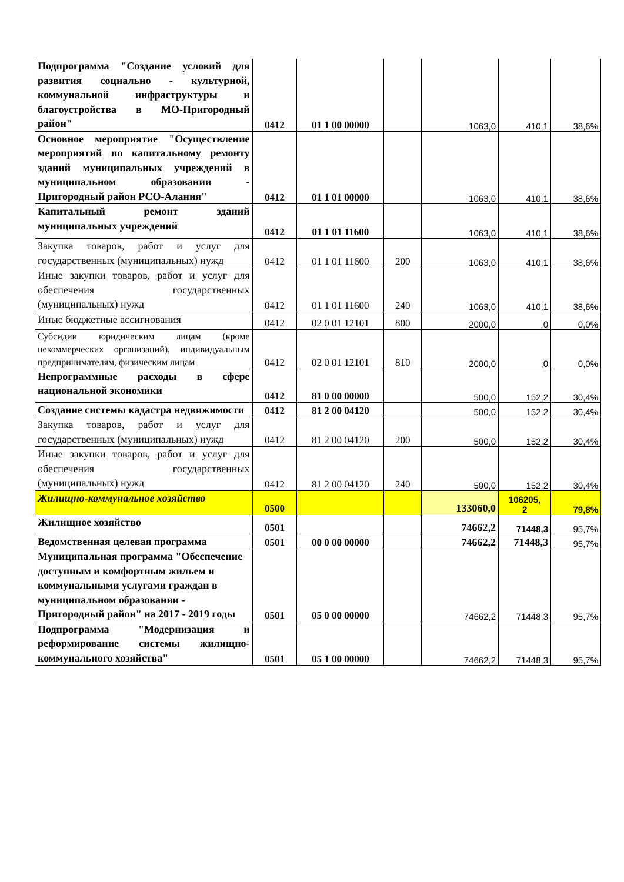| Подпрограмма "Создание условий для развития социально - культурной, коммунальной инфраструктуры и благоустройства в МО-Пригородный район" | 0412 | 01 1 00 00000 | | 1063,0 | 410,1 | 38,6% |
| Основное мероприятие "Осуществление мероприятий по капитальному ремонту зданий муниципальных учреждений в муниципальном образовании - Пригородный район РСО-Алания" | 0412 | 01 1 01 00000 | | 1063,0 | 410,1 | 38,6% |
| Капитальный ремонт зданий муниципальных учреждений | 0412 | 01 1 01 11600 | | 1063,0 | 410,1 | 38,6% |
| Закупка товаров, работ и услуг для государственных (муниципальных) нужд | 0412 | 01 1 01 11600 | 200 | 1063,0 | 410,1 | 38,6% |
| Иные закупки товаров, работ и услуг для обеспечения государственных (муниципальных) нужд | 0412 | 01 1 01 11600 | 240 | 1063,0 | 410,1 | 38,6% |
| Иные бюджетные ассигнования | 0412 | 02 0 01 12101 | 800 | 2000,0 | ,0 | 0,0% |
| Субсидии юридическим лицам (кроме некоммерческих организаций), индивидуальным предпринимателям, физическим лицам | 0412 | 02 0 01 12101 | 810 | 2000,0 | ,0 | 0,0% |
| Непрограммные расходы в сфере национальной экономики | 0412 | 81 0 00 00000 | | 500,0 | 152,2 | 30,4% |
| Создание системы кадастра недвижимости | 0412 | 81 2 00 04120 | | 500,0 | 152,2 | 30,4% |
| Закупка товаров, работ и услуг для государственных (муниципальных) нужд | 0412 | 81 2 00 04120 | 200 | 500,0 | 152,2 | 30,4% |
| Иные закупки товаров, работ и услуг для обеспечения государственных (муниципальных) нужд | 0412 | 81 2 00 04120 | 240 | 500,0 | 152,2 | 30,4% |
| Жилищно-коммунальное хозяйство | 0500 | | | 133060,0 | 106205, 2 | 79,8% |
| Жилищное хозяйство | 0501 | | | 74662,2 | 71448,3 | 95,7% |
| Ведомственная целевая программа | 0501 | 00 0 00 00000 | | 74662,2 | 71448,3 | 95,7% |
| Муниципальная программа "Обеспечение доступным и комфортным жильем и коммунальными услугами граждан в муниципальном образовании - Пригородный район" на 2017 - 2019 годы | 0501 | 05 0 00 00000 | | 74662,2 | 71448,3 | 95,7% |
| Подпрограмма "Модернизация и реформирование системы жилищно-коммунального хозяйства" | 0501 | 05 1 00 00000 | | 74662,2 | 71448,3 | 95,7% |